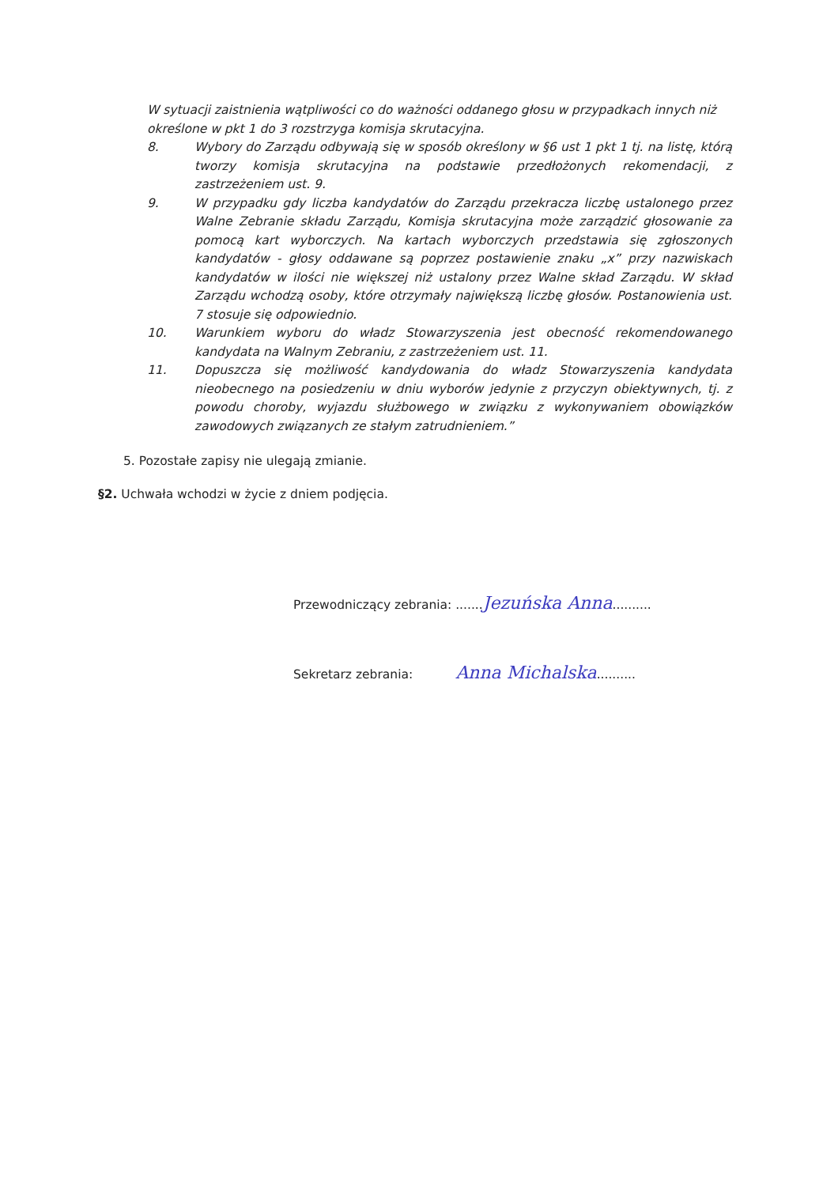W sytuacji zaistnienia wątpliwości co do ważności oddanego głosu w przypadkach innych niż określone w pkt 1 do 3 rozstrzyga komisja skrutacyjna.
8. Wybory do Zarządu odbywają się w sposób określony w §6 ust 1 pkt 1 tj. na listę, którą tworzy komisja skrutacyjna na podstawie przedłożonych rekomendacji, z zastrzeżeniem ust. 9.
9. W przypadku gdy liczba kandydatów do Zarządu przekracza liczbę ustalonego przez Walne Zebranie składu Zarządu, Komisja skrutacyjna może zarządzić głosowanie za pomocą kart wyborczych. Na kartach wyborczych przedstawia się zgłoszonych kandydatów - głosy oddawane są poprzez postawienie znaku „x” przy nazwiskach kandydatów w ilości nie większej niż ustalony przez Walne skład Zarządu. W skład Zarządu wchodzą osoby, które otrzymały największą liczbę głosów. Postanowienia ust. 7 stosuje się odpowiednio.
10. Warunkiem wyboru do władz Stowarzyszenia jest obecność rekomendowanego kandydata na Walnym Zebraniu, z zastrzeżeniem ust. 11.
11. Dopuszcza się możliwość kandydowania do władz Stowarzyszenia kandydata nieobecnego na posiedzeniu w dniu wyborów jedynie z przyczyn obiektywnych, tj. z powodu choroby, wyjazdu służbowego w związku z wykonywaniem obowiązków zawodowych związanych ze stałym zatrudnieniem.”
5. Pozostałe zapisy nie ulegają zmianie.
§2. Uchwała wchodzi w życie z dniem podjęcia.
Przewodniczący zebrania: .......Jezuńska Anna..........
Sekretarz zebrania: Anna Michalska..........